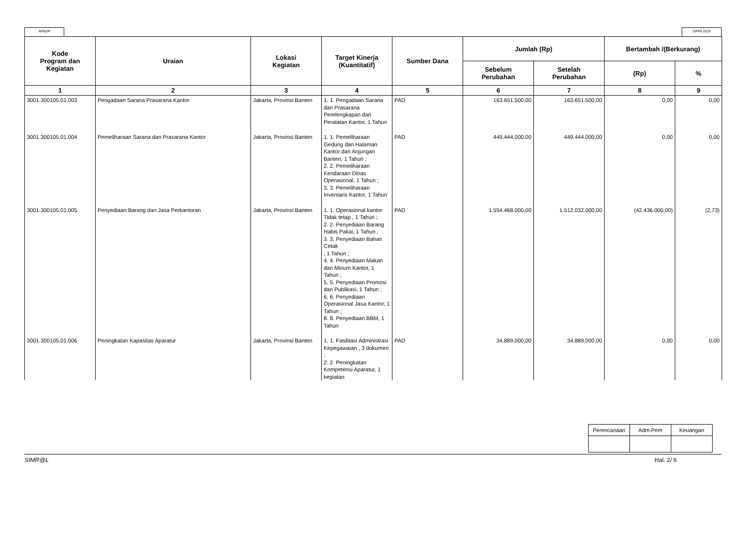APBDP DPPA 2019
| Kode Program dan Kegiatan | Uraian | Lokasi Kegiatan | Target Kinerja (Kuantitatif) | Sumber Dana | Jumlah (Rp) | | Bertambah /(Berkurang) | |
| --- | --- | --- | --- | --- | --- | --- | --- | --- |
| | | | | | Sebelum Perubahan | Setelah Perubahan | (Rp) | % |
| 1 | 2 | 3 | 4 | 5 | 6 | 7 | 8 | 9 |
| 3001.300105.01.003 | Pengadaan Sarana Prasarana Kantor | Jakarta, Provinsi Banten | 1. 1. Pengadaan Sarana dan Prasarana Perelengkapan dan Peralatan Kantor, 1 Tahun | PAD | 163.651.500,00 | 163.651.500,00 | 0,00 | 0,00 |
| 3001.300105.01.004 | Pemeliharaan Sarana dan Prasarana Kantor | Jakarta, Provinsi Banten | 1. 1. Pemeliharaan Gedung dan Halaman Kantor dan Anjungan Banten, 1 Tahun ; 2. 2. Pemeliharaan Kendaraan Dinas Operasional, 1 Tahun ; 3. 3. Pemeliharaan Inventaris Kantor, 1 Tahun | PAD | 449.444.000,00 | 449.444.000,00 | 0,00 | 0,00 |
| 3001.300105.01.005 | Penyediaan Barang dan Jasa Perkantoran | Jakarta, Provinsi Banten | 1. 1. Operasional kantor Tidak tetap , 1 Tahun ; 2. 2. Penyediaan Barang Habis Pakai, 1 Tahun ; 3. 3. Penyediaan Bahan Cetak , 1 Tahun ; 4. 4. Penyediaan Makan dan Minum Kantor, 1 Tahun ; 5. 5. Penyediaan Promosi dan Publikasi, 1 Tahun ; 6. 6. Penyediaan Operasional Jasa Kantor, 1 Tahun ; 8. 8. Penyediaan BBM, 1 Tahun | PAD | 1.554.468.000,00 | 1.512.032.000,00 | (42.436.000,00) | (2,73) |
| 3001.300105.01.006 | Peningkatan Kapasitas Aparatur | Jakarta, Provinsi Banten | 1. 1. Fasilitasi Administrasi Kepegawaian , 3 dokumen ; 2. 2. Peningkatan Kompetensi Aparatur, 1 kegiatan | PAD | 34.889.000,00 | 34.889.000,00 | 0,00 | 0,00 |
| Perencanaan | Adm.Pem | Keuangan |
SIMR@L Hal. 2/ 6